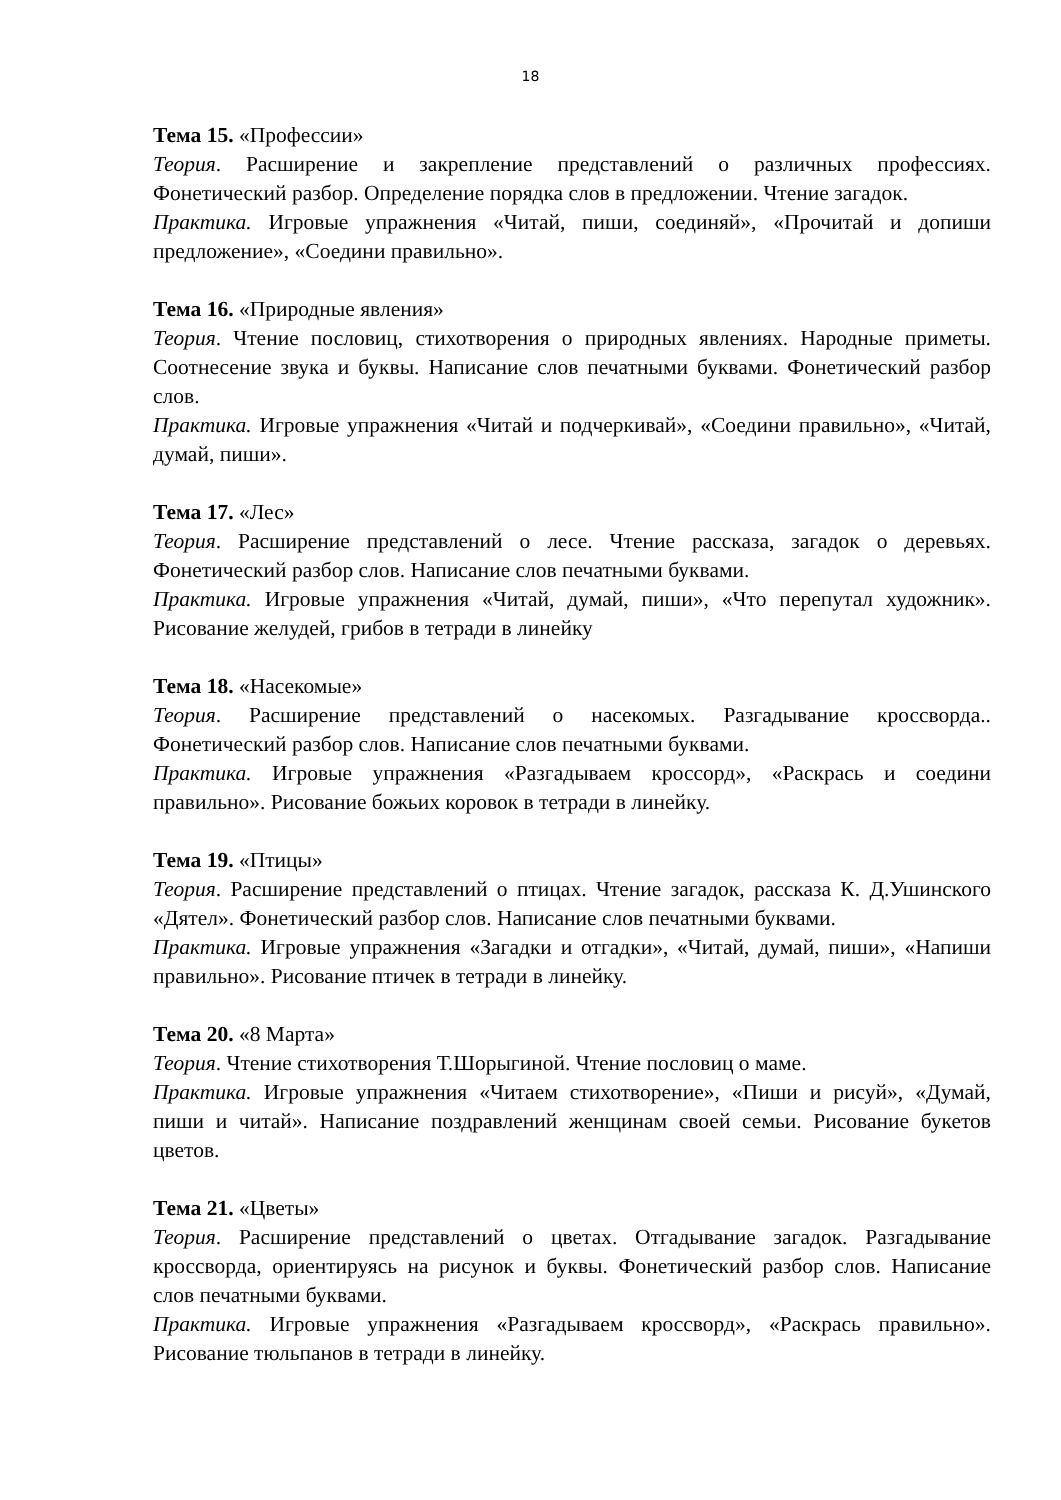18
Тема 15. «Профессии»
Теория. Расширение и закрепление представлений о различных профессиях. Фонетический разбор. Определение порядка слов в предложении. Чтение загадок.
Практика. Игровые упражнения «Читай, пиши, соединяй», «Прочитай и допиши предложение», «Соедини правильно».
Тема 16. «Природные явления»
Теория. Чтение пословиц, стихотворения о природных явлениях. Народные приметы. Соотнесение звука и буквы. Написание слов печатными буквами. Фонетический разбор слов.
Практика. Игровые упражнения «Читай и подчеркивай», «Соедини правильно», «Читай, думай, пиши».
Тема 17. «Лес»
Теория. Расширение представлений о лесе. Чтение рассказа, загадок о деревьях. Фонетический разбор слов. Написание слов печатными буквами.
Практика. Игровые упражнения «Читай, думай, пиши», «Что перепутал художник». Рисование желудей, грибов в тетради в линейку
Тема 18. «Насекомые»
Теория. Расширение представлений о насекомых. Разгадывание кроссворда.. Фонетический разбор слов. Написание слов печатными буквами.
Практика. Игровые упражнения «Разгадываем кроссорд», «Раскрась и соедини правильно». Рисование божьих коровок в тетради в линейку.
Тема 19. «Птицы»
Теория. Расширение представлений о птицах. Чтение загадок, рассказа К. Д.Ушинского «Дятел». Фонетический разбор слов. Написание слов печатными буквами.
Практика. Игровые упражнения «Загадки и отгадки», «Читай, думай, пиши», «Напиши правильно». Рисование птичек в тетради в линейку.
Тема 20. «8 Марта»
Теория. Чтение стихотворения Т.Шорыгиной. Чтение пословиц о маме.
Практика. Игровые упражнения «Читаем стихотворение», «Пиши и рисуй», «Думай, пиши и читай». Написание поздравлений женщинам своей семьи. Рисование букетов цветов.
Тема 21. «Цветы»
Теория. Расширение представлений о цветах. Отгадывание загадок. Разгадывание кроссворда, ориентируясь на рисунок и буквы. Фонетический разбор слов. Написание слов печатными буквами.
Практика. Игровые упражнения «Разгадываем кроссворд», «Раскрась правильно». Рисование тюльпанов в тетради в линейку.